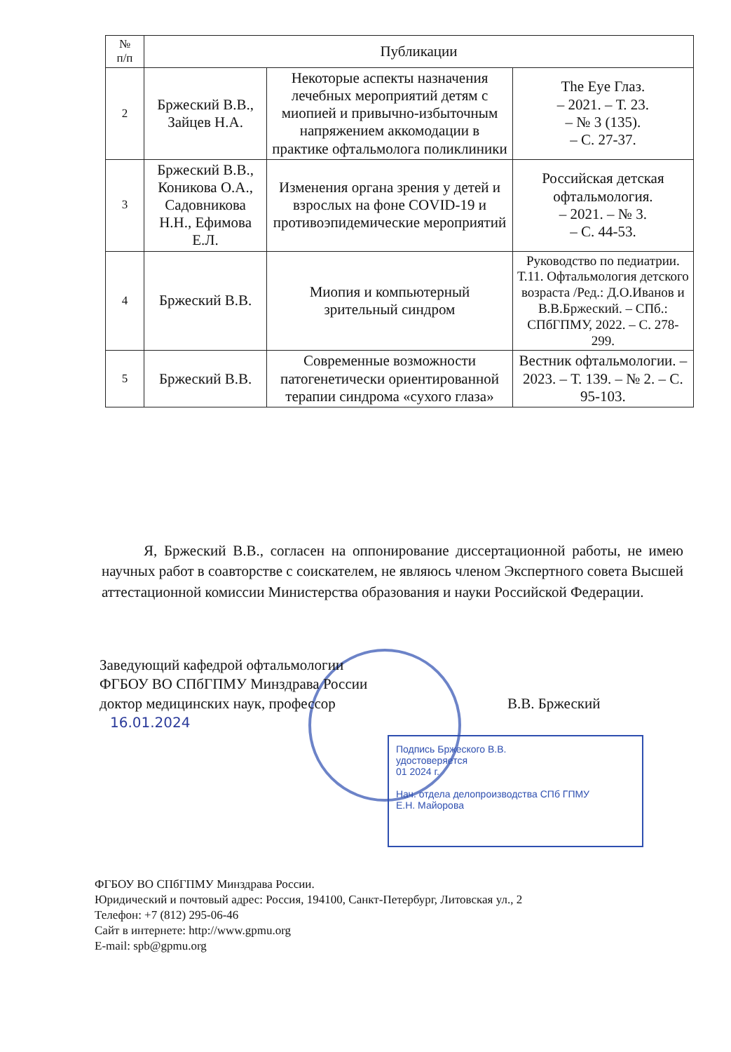| № п/п | Публикации | | |
| --- | --- | --- | --- |
| 2 | Бржеский В.В., Зайцев Н.А. | Некоторые аспекты назначения лечебных мероприятий детям с миопией и привычно-избыточным напряжением аккомодации в практике офтальмолога поликлиники | The Eye Глаз. – 2021. – Т. 23. – № 3 (135). – С. 27-37. |
| 3 | Бржеский В.В., Коникова О.А., Садовникова Н.Н., Ефимова Е.Л. | Изменения органа зрения у детей и взрослых на фоне COVID-19 и противоэпидемические мероприятий | Российская детская офтальмология. – 2021. – № 3. – С. 44-53. |
| 4 | Бржеский В.В. | Миопия и компьютерный зрительный синдром | Руководство по педиатрии. Т.11. Офтальмология детского возраста /Ред.: Д.О.Иванов и В.В.Бржеский. – СПб.: СПбГПМУ, 2022. – С. 278-299. |
| 5 | Бржеский В.В. | Современные возможности патогенетически ориентированной терапии синдрома «сухого глаза» | Вестник офтальмологии. – 2023. – Т. 139. – № 2. – С. 95-103. |
Я, Бржеский В.В., согласен на оппонирование диссертационной работы, не имею научных работ в соавторстве с соискателем, не являюсь членом Экспертного совета Высшей аттестационной комиссии Министерства образования и науки Российской Федерации.
Заведующий кафедрой офтальмологии
ФГБОУ ВО СПбГПМУ Минздрава России
доктор медицинских наук, профессор В.В. Бржеский
16.01.2024
Подпись Бржеского В.В.
удостоверяется
01 2024 г.
Нач. отдела делопроизводства СПб ГПМУ
Е.Н. Майорова
ФГБОУ ВО СПбГПМУ Минздрава России.
Юридический и почтовый адрес: Россия, 194100, Санкт-Петербург, Литовская ул., 2
Телефон: +7 (812) 295-06-46
Сайт в интернете: http://www.gpmu.org
E-mail: spb@gpmu.org